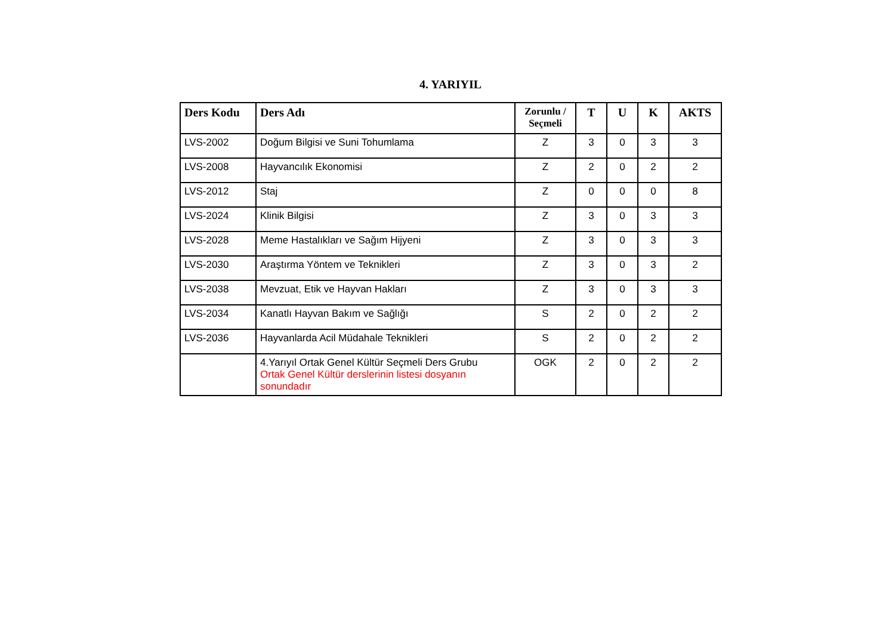4. YARIYIL
| Ders Kodu | Ders Adı | Zorunlu / Seçmeli | T | U | K | AKTS |
| --- | --- | --- | --- | --- | --- | --- |
| LVS-2002 | Doğum Bilgisi ve Suni Tohumlama | Z | 3 | 0 | 3 | 3 |
| LVS-2008 | Hayvancılık Ekonomisi | Z | 2 | 0 | 2 | 2 |
| LVS-2012 | Staj | Z | 0 | 0 | 0 | 8 |
| LVS-2024 | Klinik Bilgisi | Z | 3 | 0 | 3 | 3 |
| LVS-2028 | Meme Hastalıkları ve Sağım Hijyeni | Z | 3 | 0 | 3 | 3 |
| LVS-2030 | Araştırma Yöntem ve Teknikleri | Z | 3 | 0 | 3 | 2 |
| LVS-2038 | Mevzuat, Etik ve Hayvan Hakları | Z | 3 | 0 | 3 | 3 |
| LVS-2034 | Kanatlı Hayvan Bakım ve Sağlığı | S | 2 | 0 | 2 | 2 |
| LVS-2036 | Hayvanlarda Acil Müdahale Teknikleri | S | 2 | 0 | 2 | 2 |
| | 4.Yarıyıl Ortak Genel Kültür Seçmeli Ders Grubu Ortak Genel Kültür derslerinin listesi dosyanın sonundadır | OGK | 2 | 0 | 2 | 2 |